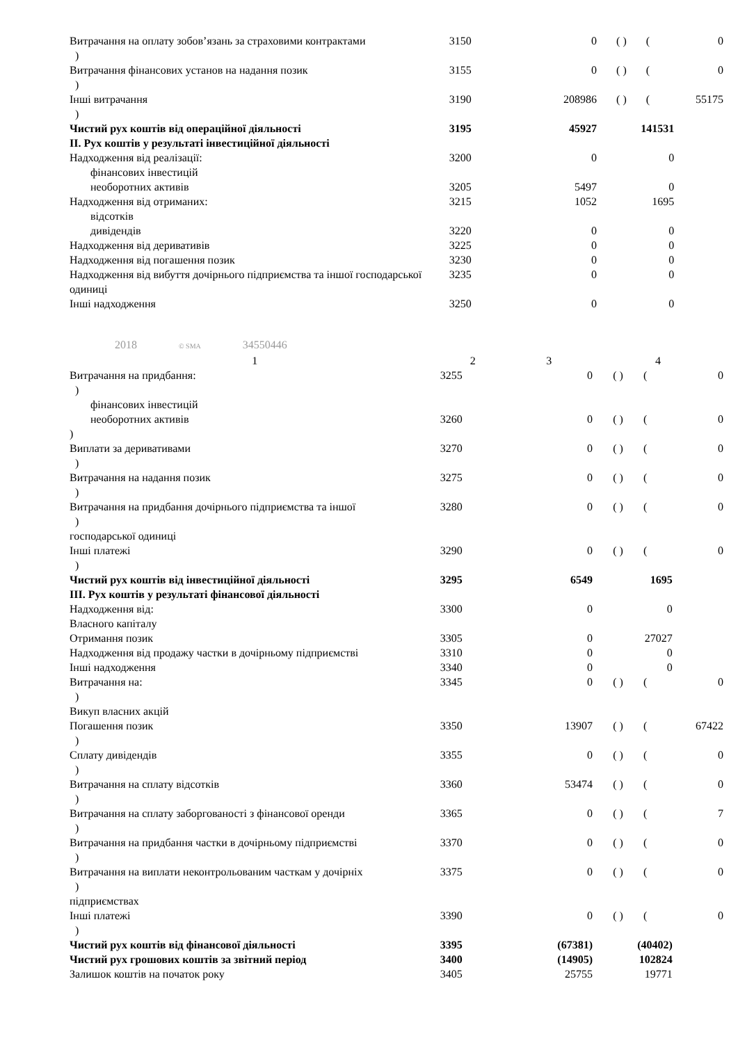| Витрачання на оплату зобов’язань за страховими контрактами ) | 3150 | 0 | ( ) | ( | 0 |
| Витрачання фінансових установ на надання позик ) | 3155 | 0 | ( ) | ( | 0 |
| Інші витрачання ) | 3190 | 208986 | ( ) | ( | 55175 |
| Чистий рух коштів від операційної діяльності | 3195 | 45927 | 141531 | | |
| ІІ. Рух коштів у результаті інвестиційної діяльності | | | | | |
| Надходження від реалізації: фінансових інвестицій | 3200 | 0 | 0 | | |
| необоротних активів | 3205 | 5497 | 0 | | |
| Надходження від отриманих: відсотків | 3215 | 1052 | 1695 | | |
| дивідендів | 3220 | 0 | 0 | | |
| Надходження від деривативів | 3225 | 0 | 0 | | |
| Надходження від погашення позик | 3230 | 0 | 0 | | |
| Надходження від вибуття дочірнього підприємства та іншої господарської одиниці | 3235 | 0 | 0 | | |
| Інші надходження | 3250 | 0 | 0 | | |
2018 © SMA 34550446
| 1 | 2 | 3 | | 4 | |
| --- | --- | --- | --- | --- | --- |
| Витрачання на придбання: ) фінансових інвестицій | 3255 | 0 | ( ) | ( | 0 |
| необоротних активів ) | 3260 | 0 | ( ) | ( | 0 |
| Виплати за деривативами ) | 3270 | 0 | ( ) | ( | 0 |
| Витрачання на надання позик ) | 3275 | 0 | ( ) | ( | 0 |
| Витрачання на придбання дочірнього підприємства та іншої ) господарської одиниці | 3280 | 0 | ( ) | ( | 0 |
| Інші платежі ) | 3290 | 0 | ( ) | ( | 0 |
| Чистий рух коштів від інвестиційної діяльності | 3295 | 6549 | 1695 | | |
| ІІІ. Рух коштів у результаті фінансової діяльності | | | | | |
| Надходження від: Власного капіталу | 3300 | 0 | 0 | | |
| Отримання позик | 3305 | 0 | 27027 | | |
| Надходження від продажу частки в дочірньому підприємстві | 3310 | 0 | 0 | | |
| Інші надходження | 3340 | 0 | 0 | | |
| Витрачання на: ) Викуп власних акцій | 3345 | 0 | ( ) | ( | 0 |
| Погашення позик ) | 3350 | 13907 | ( ) | ( | 67422 |
| Сплату дивідендів ) | 3355 | 0 | ( ) | ( | 0 |
| Витрачання на сплату відсотків ) | 3360 | 53474 | ( ) | ( | 0 |
| Витрачання на сплату заборгованості з фінансової оренди ) | 3365 | 0 | ( ) | ( | 7 |
| Витрачання на придбання частки в дочірньому підприємстві ) | 3370 | 0 | ( ) | ( | 0 |
| Витрачання на виплати неконтрольованим часткам у дочірніх ) підприємствах | 3375 | 0 | ( ) | ( | 0 |
| Інші платежі ) | 3390 | 0 | ( ) | ( | 0 |
| Чистий рух коштів від фінансової діяльності | 3395 | (67381) | (40402) | | |
| Чистий рух грошових коштів за звітний період | 3400 | (14905) | 102824 | | |
| Залишок коштів на початок року | 3405 | 25755 | 19771 | | |